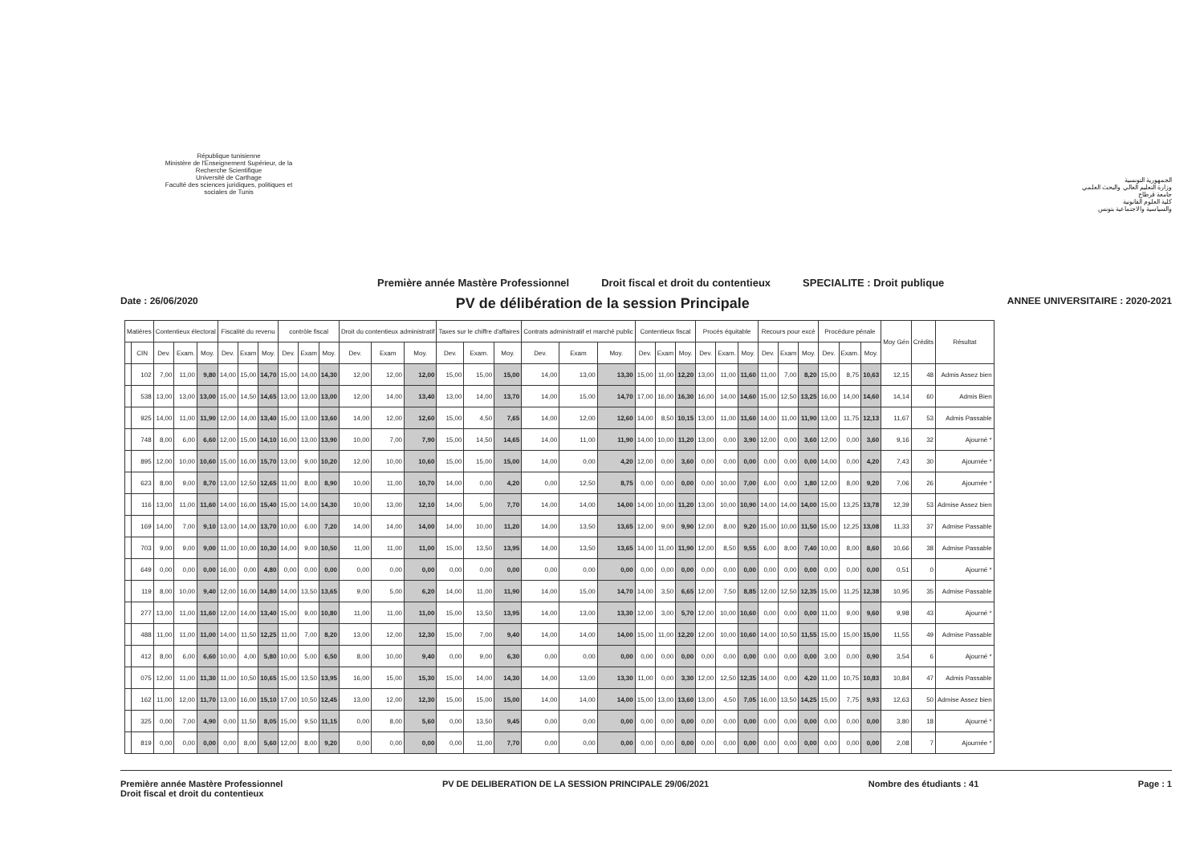République tunisienne
Ministère de l'Enseignement Supérieur, de la Recherche Scientifique
Université de Carthage
Faculté des sciences juridiques, politiques et sociales de Tunis
الجمهورية التونسية
وزارة التعليم العالي والبحث العلمي
جامعة قرطاج
كلية العلوم القانونية
والسياسية والاجتماعية بتونس
Première année Mastère Professionnel Droit fiscal et droit du contentieux SPECIALITE : Droit publique
Date : 26/06/2020 PV de délibération de la session Principale ANNEE UNIVERSITAIRE : 2020-2021
| Matières | | Contentieux électoral | | | Fiscalité du revenu | | | contrôle fiscal | | | Droit du contentieux administratif | | | Taxes sur le chiffre d'affaires | | | Contrats administratif et marché public | | | Contentieux fiscal | | | Procés équitable | | | Recours pour excè | | | Procédure pénale | | | Moy Gén | Crédits | Résultat |
| --- | --- | --- | --- | --- | --- | --- | --- | --- | --- | --- | --- | --- | --- | --- | --- | --- | --- | --- | --- | --- | --- | --- | --- | --- | --- | --- | --- | --- | --- | --- | --- | --- | --- | --- |
| | CIN | Dev. | Exam. | Moy. | Dev. | Exam | Moy. | Dev. | Exam | Moy. | Dev. | Exam | Moy. | Dev. | Exam. | Moy. | Dev. | Exam | Moy. | Dev. | Exam | Moy. | Dev. | Exam. | Moy. | Dev. | Exam | Moy. | Dev. | Exam. | Moy. | | | |
| | 102 | 7,00 | 11,00 | 9,80 | 14,00 | 15,00 | 14,70 | 15,00 | 14,00 | 14,30 | 12,00 | 12,00 | 12,00 | 15,00 | 15,00 | 15,00 | 14,00 | 13,00 | 13,30 | 15,00 | 11,00 | 12,20 | 13,00 | 11,00 | 11,60 | 11,00 | 7,00 | 8,20 | 15,00 | 8,75 | 10,63 | 12,15 | 48 | Admis Assez bien |
| | 538 | 13,00 | 13,00 | 13,00 | 15,00 | 14,50 | 14,65 | 13,00 | 13,00 | 13,00 | 12,00 | 14,00 | 13,40 | 13,00 | 14,00 | 13,70 | 14,00 | 15,00 | 14,70 | 17,00 | 16,00 | 16,30 | 16,00 | 14,00 | 14,60 | 15,00 | 12,50 | 13,25 | 16,00 | 14,00 | 14,60 | 14,14 | 60 | Admis Bien |
| | 925 | 14,00 | 11,00 | 11,90 | 12,00 | 14,00 | 13,40 | 15,00 | 13,00 | 13,60 | 14,00 | 12,00 | 12,60 | 15,00 | 4,50 | 7,65 | 14,00 | 12,00 | 12,60 | 14,00 | 8,50 | 10,15 | 13,00 | 11,00 | 11,60 | 14,00 | 11,00 | 11,90 | 13,00 | 11,75 | 12,13 | 11,67 | 53 | Admis Passable |
| | 748 | 8,00 | 6,00 | 6,60 | 12,00 | 15,00 | 14,10 | 16,00 | 13,00 | 13,90 | 10,00 | 7,00 | 7,90 | 15,00 | 14,50 | 14,65 | 14,00 | 11,00 | 11,90 | 14,00 | 10,00 | 11,20 | 13,00 | 0,00 | 3,90 | 12,00 | 0,00 | 3,60 | 12,00 | 0,00 | 3,60 | 9,16 | 32 | Ajourné * |
| | 895 | 12,00 | 10,00 | 10,60 | 15,00 | 16,00 | 15,70 | 13,00 | 9,00 | 10,20 | 12,00 | 10,00 | 10,60 | 15,00 | 15,00 | 15,00 | 14,00 | 0,00 | 4,20 | 12,00 | 0,00 | 3,60 | 0,00 | 0,00 | 0,00 | 0,00 | 0,00 | 0,00 | 14,00 | 0,00 | 4,20 | 7,43 | 30 | Ajournée * |
| | 623 | 8,00 | 9,00 | 8,70 | 13,00 | 12,50 | 12,65 | 11,00 | 8,00 | 8,90 | 10,00 | 11,00 | 10,70 | 14,00 | 0,00 | 4,20 | 0,00 | 12,50 | 8,75 | 0,00 | 0,00 | 0,00 | 0,00 | 10,00 | 7,00 | 6,00 | 0,00 | 1,80 | 12,00 | 8,00 | 9,20 | 7,06 | 26 | Ajournée * |
| | 116 | 13,00 | 11,00 | 11,60 | 14,00 | 16,00 | 15,40 | 15,00 | 14,00 | 14,30 | 10,00 | 13,00 | 12,10 | 14,00 | 5,00 | 7,70 | 14,00 | 14,00 | 14,00 | 14,00 | 10,00 | 11,20 | 13,00 | 10,00 | 10,90 | 14,00 | 14,00 | 14,00 | 15,00 | 13,25 | 13,78 | 12,39 | 53 | Admise Assez bien |
| | 169 | 14,00 | 7,00 | 9,10 | 13,00 | 14,00 | 13,70 | 10,00 | 6,00 | 7,20 | 14,00 | 14,00 | 14,00 | 14,00 | 10,00 | 11,20 | 14,00 | 13,50 | 13,65 | 12,00 | 9,00 | 9,90 | 12,00 | 8,00 | 9,20 | 15,00 | 10,00 | 11,50 | 15,00 | 12,25 | 13,08 | 11,33 | 37 | Admise Passable |
| | 703 | 9,00 | 9,00 | 9,00 | 11,00 | 10,00 | 10,30 | 14,00 | 9,00 | 10,50 | 11,00 | 11,00 | 11,00 | 15,00 | 13,50 | 13,95 | 14,00 | 13,50 | 13,65 | 14,00 | 11,00 | 11,90 | 12,00 | 8,50 | 9,55 | 6,00 | 8,00 | 7,40 | 10,00 | 8,00 | 8,60 | 10,66 | 38 | Admise Passable |
| | 649 | 0,00 | 0,00 | 0,00 | 16,00 | 0,00 | 4,80 | 0,00 | 0,00 | 0,00 | 0,00 | 0,00 | 0,00 | 0,00 | 0,00 | 0,00 | 0,00 | 0,00 | 0,00 | 0,00 | 0,00 | 0,00 | 0,00 | 0,00 | 0,00 | 0,00 | 0,00 | 0,00 | 0,00 | 0,00 | 0,00 | 0,51 | 0 | Ajourné * |
| | 119 | 8,00 | 10,00 | 9,40 | 12,00 | 16,00 | 14,80 | 14,00 | 13,50 | 13,65 | 9,00 | 5,00 | 6,20 | 14,00 | 11,00 | 11,90 | 14,00 | 15,00 | 14,70 | 14,00 | 3,50 | 6,65 | 12,00 | 7,50 | 8,85 | 12,00 | 12,50 | 12,35 | 15,00 | 11,25 | 12,38 | 10,95 | 35 | Admise Passable |
| | 277 | 13,00 | 11,00 | 11,60 | 12,00 | 14,00 | 13,40 | 15,00 | 9,00 | 10,80 | 11,00 | 11,00 | 11,00 | 15,00 | 13,50 | 13,95 | 14,00 | 13,00 | 13,30 | 12,00 | 3,00 | 5,70 | 12,00 | 10,00 | 10,60 | 0,00 | 0,00 | 0,00 | 11,00 | 9,00 | 9,60 | 9,98 | 43 | Ajourné * |
| | 488 | 11,00 | 11,00 | 11,00 | 14,00 | 11,50 | 12,25 | 11,00 | 7,00 | 8,20 | 13,00 | 12,00 | 12,30 | 15,00 | 7,00 | 9,40 | 14,00 | 14,00 | 14,00 | 15,00 | 11,00 | 12,20 | 12,00 | 10,00 | 10,60 | 14,00 | 10,50 | 11,55 | 15,00 | 15,00 | 15,00 | 11,55 | 49 | Admise Passable |
| | 412 | 8,00 | 6,00 | 6,60 | 10,00 | 4,00 | 5,80 | 10,00 | 5,00 | 6,50 | 8,00 | 10,00 | 9,40 | 0,00 | 9,00 | 6,30 | 0,00 | 0,00 | 0,00 | 0,00 | 0,00 | 0,00 | 0,00 | 0,00 | 0,00 | 0,00 | 0,00 | 0,00 | 3,00 | 0,00 | 0,90 | 3,54 | 6 | Ajourné * |
| | 075 | 12,00 | 11,00 | 11,30 | 11,00 | 10,50 | 10,65 | 15,00 | 13,50 | 13,95 | 16,00 | 15,00 | 15,30 | 15,00 | 14,00 | 14,30 | 14,00 | 13,00 | 13,30 | 11,00 | 0,00 | 3,30 | 12,00 | 12,50 | 12,35 | 14,00 | 0,00 | 4,20 | 11,00 | 10,75 | 10,83 | 10,84 | 47 | Admis Passable |
| | 162 | 11,00 | 12,00 | 11,70 | 13,00 | 16,00 | 15,10 | 17,00 | 10,50 | 12,45 | 13,00 | 12,00 | 12,30 | 15,00 | 15,00 | 15,00 | 14,00 | 14,00 | 14,00 | 15,00 | 13,00 | 13,60 | 13,00 | 4,50 | 7,05 | 16,00 | 13,50 | 14,25 | 15,00 | 7,75 | 9,93 | 12,63 | 50 | Admise Assez bien |
| | 325 | 0,00 | 7,00 | 4,90 | 0,00 | 11,50 | 8,05 | 15,00 | 9,50 | 11,15 | 0,00 | 8,00 | 5,60 | 0,00 | 13,50 | 9,45 | 0,00 | 0,00 | 0,00 | 0,00 | 0,00 | 0,00 | 0,00 | 0,00 | 0,00 | 0,00 | 0,00 | 0,00 | 0,00 | 0,00 | 0,00 | 3,80 | 18 | Ajourné * |
| | 819 | 0,00 | 0,00 | 0,00 | 0,00 | 8,00 | 5,60 | 12,00 | 8,00 | 9,20 | 0,00 | 0,00 | 0,00 | 0,00 | 11,00 | 7,70 | 0,00 | 0,00 | 0,00 | 0,00 | 0,00 | 0,00 | 0,00 | 0,00 | 0,00 | 0,00 | 0,00 | 0,00 | 0,00 | 0,00 | 0,00 | 2,08 | 7 | Ajournée * |
Première année Mastère Professionnel
Droit fiscal et droit du contentieux PV DE DELIBERATION DE LA SESSION PRINCIPALE 29/06/2021 Nombre des étudiants : 41 Page : 1